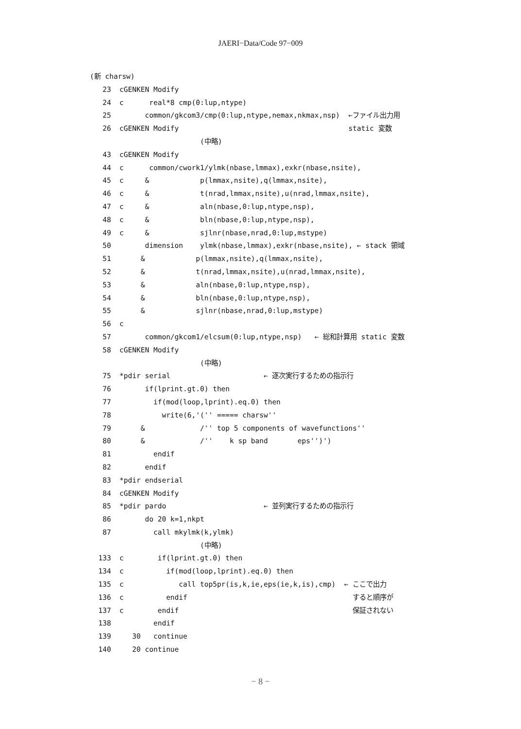JAERI−Data/Code 97−009
(新 charsw)
   23  cGENKEN Modify
   24  c      real*8 cmp(0:lup,ntype)
   25        common/gkcom3/cmp(0:lup,ntype,nemax,nkmax,nsp)  ←ファイル出力用
   26  cGENKEN Modify                                        static 変数
                          (中略)
   43  cGENKEN Modify
   44  c      common/cwork1/ylmk(nbase,lmmax),exkr(nbase,nsite),
   45  c     &            p(lmmax,nsite),q(lmmax,nsite),
   46  c     &            t(nrad,lmmax,nsite),u(nrad,lmmax,nsite),
   47  c     &            aln(nbase,0:lup,ntype,nsp),
   48  c     &            bln(nbase,0:lup,ntype,nsp),
   49  c     &            sjlnr(nbase,nrad,0:lup,mstype)
   50        dimension    ylmk(nbase,lmmax),exkr(nbase,nsite), ← stack 領域
   51       &            p(lmmax,nsite),q(lmmax,nsite),
   52       &            t(nrad,lmmax,nsite),u(nrad,lmmax,nsite),
   53       &            aln(nbase,0:lup,ntype,nsp),
   54       &            bln(nbase,0:lup,ntype,nsp),
   55       &            sjlnr(nbase,nrad,0:lup,mstype)
   56  c
   57        common/gkcom1/elcsum(0:lup,ntype,nsp)   ← 総和計算用 static 変数
   58  cGENKEN Modify
                          (中略)
   75  *pdir serial                      ← 逐次実行するための指示行
   76        if(lprint.gt.0) then
   77          if(mod(loop,lprint).eq.0) then
   78            write(6,'('' ===== charsw''
   79       &             /'' top 5 components of wavefunctions''
   80       &             /''    k sp band       eps'')')
   81          endif
   82        endif
   83  *pdir endserial
   84  cGENKEN Modify
   85  *pdir pardo                       ← 並列実行するための指示行
   86        do 20 k=1,nkpt
   87          call mkylmk(k,ylmk)
                          (中略)
  133  c        if(lprint.gt.0) then
  134  c          if(mod(loop,lprint).eq.0) then
  135  c             call top5pr(is,k,ie,eps(ie,k,is),cmp)  ← ここで出力
  136  c          endif                                       すると順序が
  137  c        endif                                         保証されない
  138          endif
  139     30   continue
  140     20 continue
− 8 −